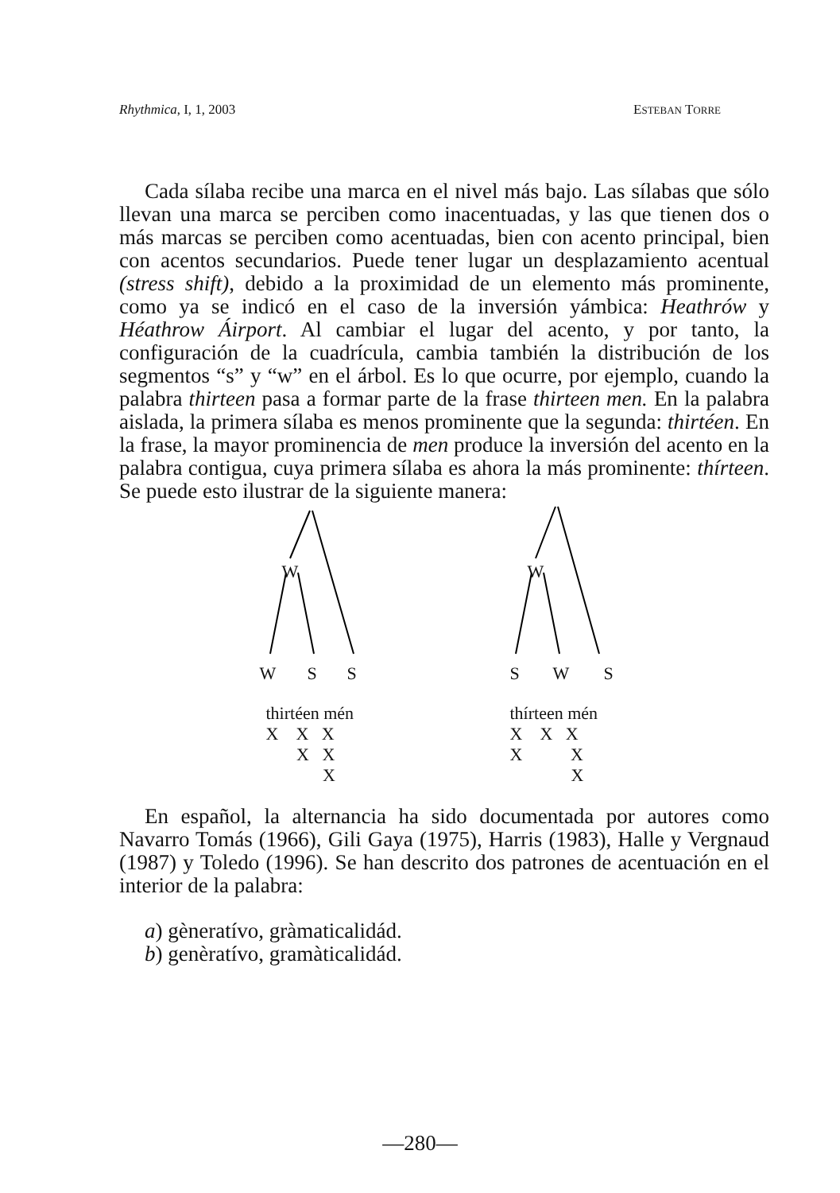Rhythmica, I, 1, 2003 ESTEBAN TORRE
Cada sílaba recibe una marca en el nivel más bajo. Las sílabas que sólo llevan una marca se perciben como inacentuadas, y las que tienen dos o más marcas se perciben como acentuadas, bien con acento principal, bien con acentos secundarios. Puede tener lugar un desplazamiento acentual (stress shift), debido a la proximidad de un elemento más prominente, como ya se indicó en el caso de la inversión yámbica: Heathrów y Héathrow Áirport. Al cambiar el lugar del acento, y por tanto, la configuración de la cuadrícula, cambia también la distribución de los segmentos “s” y “w” en el árbol. Es lo que ocurre, por ejemplo, cuando la palabra thirteen pasa a formar parte de la frase thirteen men. En la palabra aislada, la primera sílaba es menos prominente que la segunda: thirtéen. En la frase, la mayor prominencia de men produce la inversión del acento en la palabra contigua, cuya primera sílaba es ahora la más prominente: thírteen. Se puede esto ilustrar de la siguiente manera:
W
W S S
thirtéen mén
X X X
X X
X
W
S W S
thírteen mén
X X X
X X
X
En español, la alternancia ha sido documentada por autores como Navarro Tomás (1966), Gili Gaya (1975), Harris (1983), Halle y Vergnaud (1987) y Toledo (1996). Se han descrito dos patrones de acentuación en el interior de la palabra:
a) gèneratívo, gràmaticalidád.
b) genèratívo, gramàticalidád.
—280—